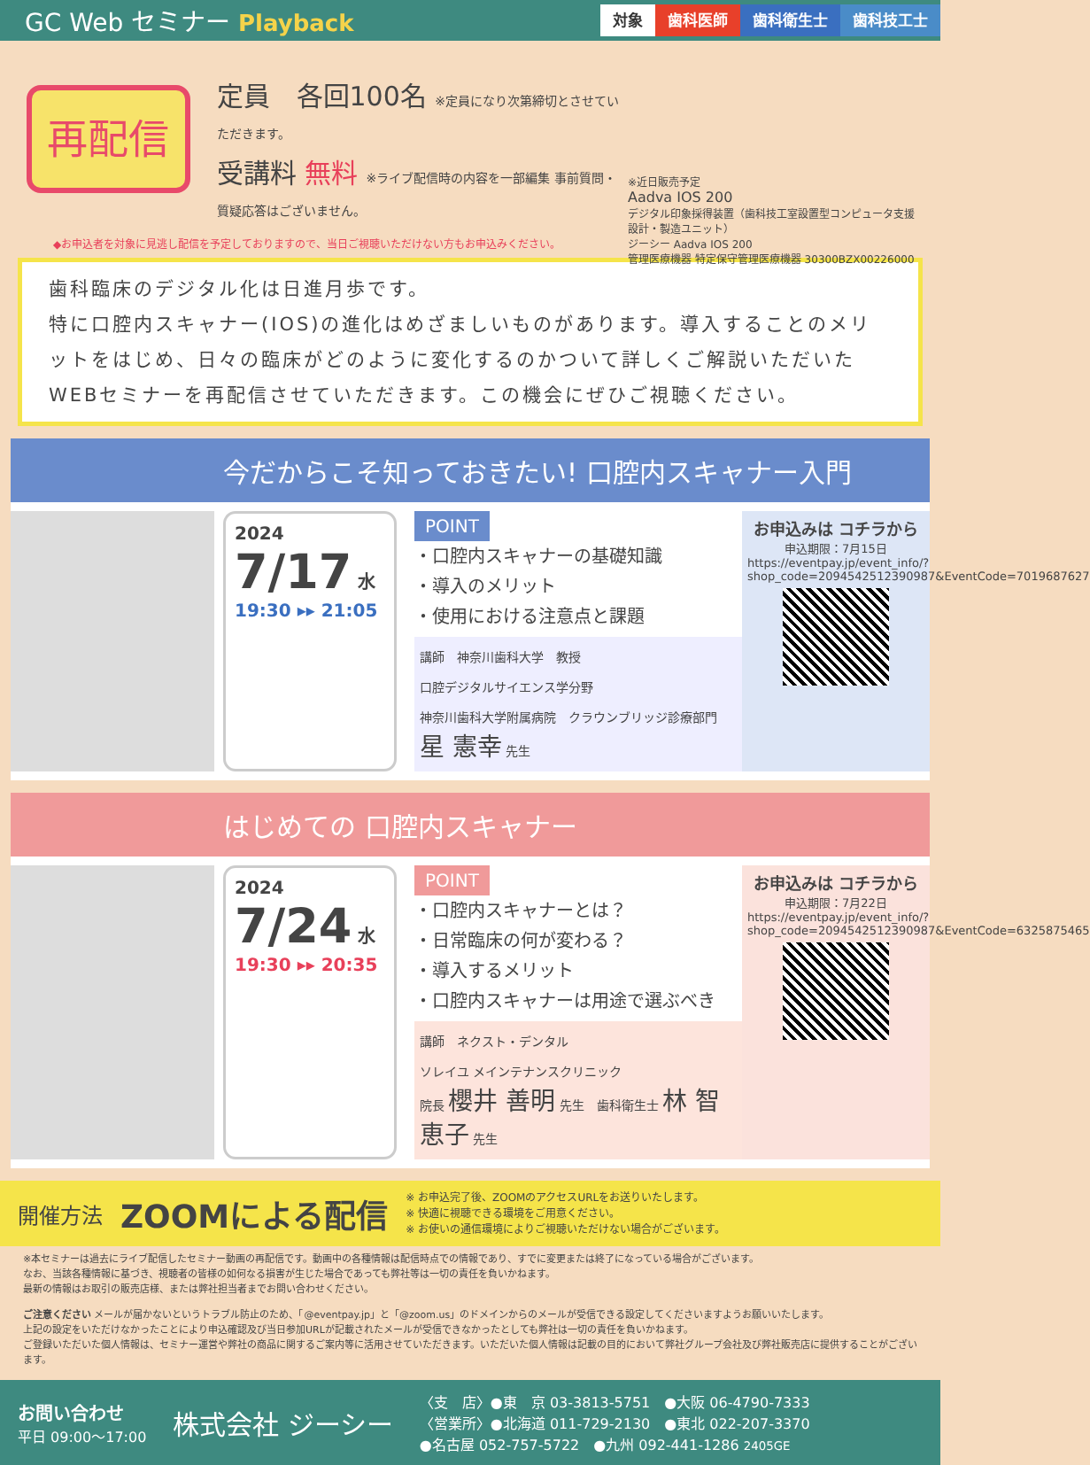GC Web セミナー Playback
対象 歯科医師 歯科衛生士 歯科技工士
再配信
定員　各回100名 ※定員になり次第締切とさせていただきます。
受講料 無料 ※ライブ配信時の内容を一部編集 事前質問・質疑応答はございません。
※近日販売予定
Aadva IOS 200
デジタル印象採得装置（歯科技工室設置型コンピュータ支援設計・製造ユニット）
ジーシー Aadva IOS 200
管理医療機器 特定保守管理医療機器 30300BZX00226000
◆お申込者を対象に見逃し配信を予定しておりますので、当日ご視聴いただけない方もお申込みください。
歯科臨床のデジタル化は日進月歩です。
特に口腔内スキャナー(IOS)の進化はめざましいものがあります。導入することのメリットをはじめ、日々の臨床がどのように変化するのかついて詳しくご解説いただいたWEBセミナーを再配信させていただきます。この機会にぜひご視聴ください。
今だからこそ知っておきたい! 口腔内スキャナー入門
2024
7/17 水
19:30 ▸▸ 21:05
POINT
・口腔内スキャナーの基礎知識
・導入のメリット
・使用における注意点と課題
講師　神奈川歯科大学　教授
口腔デジタルサイエンス学分野
神奈川歯科大学附属病院　クラウンブリッジ診療部門
星 憲幸 先生
お申込みは コチラから
申込期限：7月15日
https://eventpay.jp/event_info/?shop_code=2094542512390987&EventCode=7019687627
はじめての 口腔内スキャナー
2024
7/24 水
19:30 ▸▸ 20:35
POINT
・口腔内スキャナーとは？
・日常臨床の何が変わる？
・導入するメリット
・口腔内スキャナーは用途で選ぶべき
講師　ネクスト・デンタル
ソレイユ メインテナンスクリニック
院長 櫻井 善明 先生　歯科衛生士 林 智恵子 先生
お申込みは コチラから
申込期限：7月22日
https://eventpay.jp/event_info/?shop_code=2094542512390987&EventCode=6325875465
開催方法 ZOOMによる配信 ※ お申込完了後、ZOOMのアクセスURLをお送りいたします。
※ 快適に視聴できる環境をご用意ください。
※ お使いの通信環境によりご視聴いただけない場合がございます。
※本セミナーは過去にライブ配信したセミナー動画の再配信です。動画中の各種情報は配信時点での情報であり、すでに変更または終了になっている場合がございます。
なお、当該各種情報に基づき、視聴者の皆様の如何なる損害が生じた場合であっても弊社等は一切の責任を負いかねます。
最新の情報はお取引の販売店様、または弊社担当者までお問い合わせください。
ご注意ください メールが届かないというトラブル防止のため、「@eventpay.jp」と「@zoom.us」のドメインからのメールが受信できる設定してくださいますようお願いいたします。
上記の設定をいただけなかったことにより申込確認及び当日参加URLが記載されたメールが受信できなかったとしても弊社は一切の責任を負いかねます。
ご登録いただいた個人情報は、セミナー運営や弊社の商品に関するご案内等に活用させていただきます。いただいた個人情報は記載の目的において弊社グループ会社及び弊社販売店に提供することがございます。
お問い合わせ
平日 09:00～17:00
株式会社 ジーシー
〈支　店〉●東　京 03-3813-5751　●大阪 06-4790-7333
〈営業所〉●北海道 011-729-2130　●東北 022-207-3370
●名古屋 052-757-5722　●九州 092-441-1286 2405GE